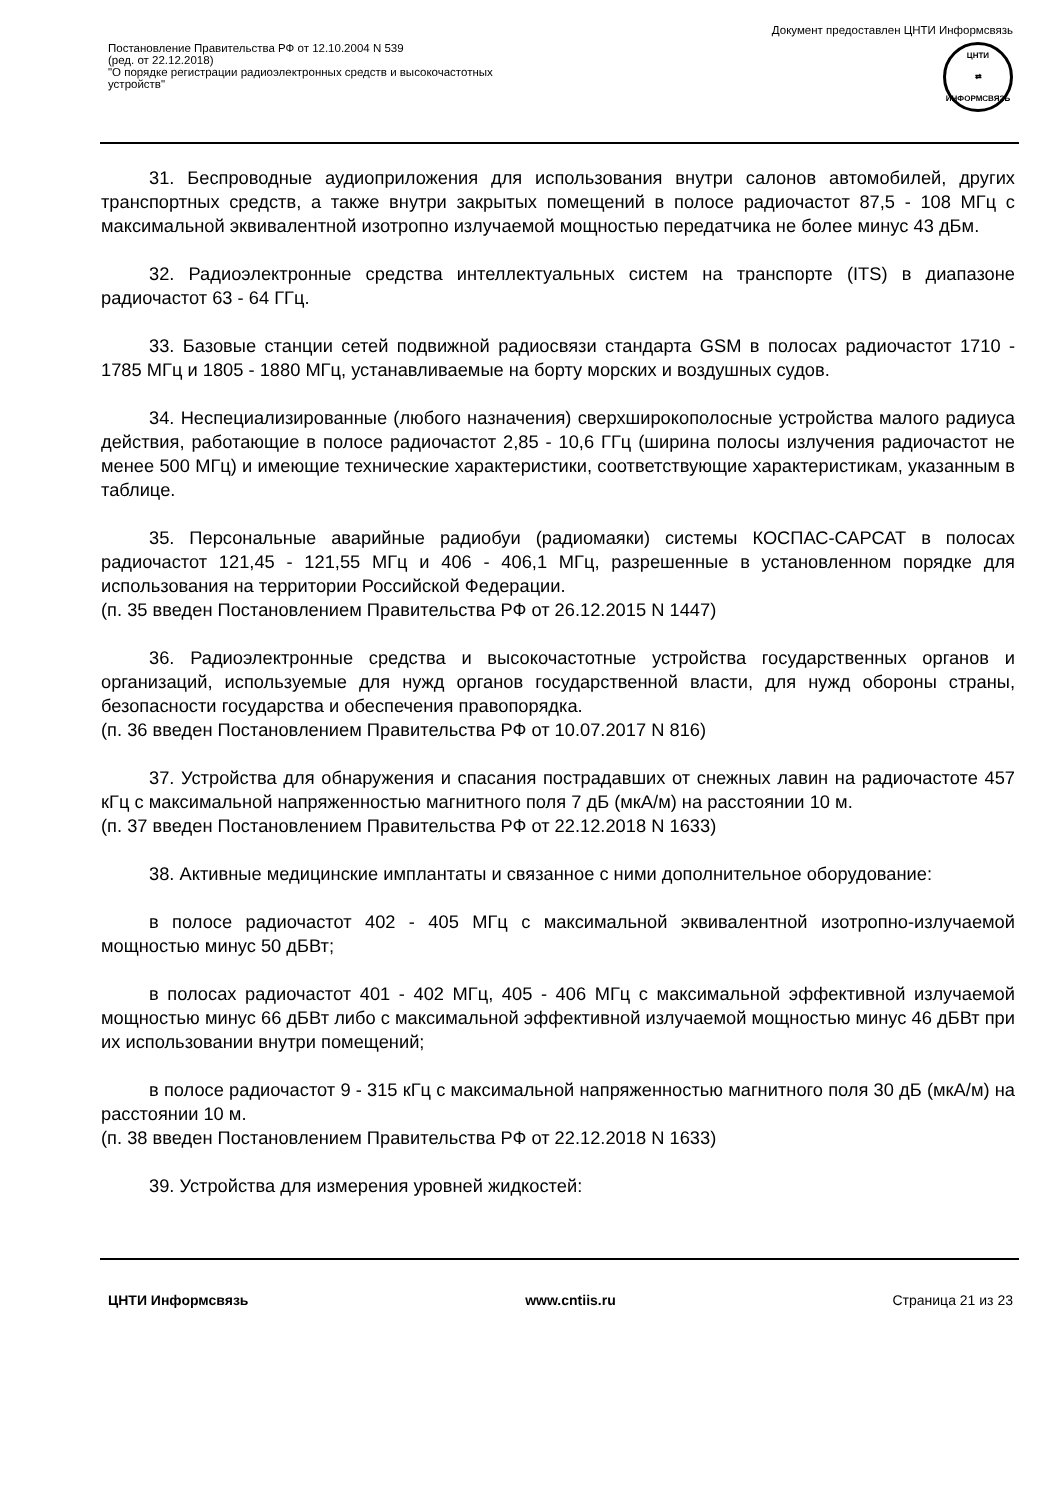Документ предоставлен ЦНТИ Информсвязь
Постановление Правительства РФ от 12.10.2004 N 539
(ред. от 22.12.2018)
"О порядке регистрации радиоэлектронных средств и высокочастотных
устройств"
ЦНТИ
⇄
ИНФОРМСВЯЗЬ
31. Беспроводные аудиоприложения для использования внутри салонов автомобилей, других транспортных средств, а также внутри закрытых помещений в полосе радиочастот 87,5 - 108 МГц с максимальной эквивалентной изотропно излучаемой мощностью передатчика не более минус 43 дБм.
32. Радиоэлектронные средства интеллектуальных систем на транспорте (ITS) в диапазоне радиочастот 63 - 64 ГГц.
33. Базовые станции сетей подвижной радиосвязи стандарта GSM в полосах радиочастот 1710 - 1785 МГц и 1805 - 1880 МГц, устанавливаемые на борту морских и воздушных судов.
34. Неспециализированные (любого назначения) сверхширокополосные устройства малого радиуса действия, работающие в полосе радиочастот 2,85 - 10,6 ГГц (ширина полосы излучения радиочастот не менее 500 МГц) и имеющие технические характеристики, соответствующие характеристикам, указанным в таблице.
35. Персональные аварийные радиобуи (радиомаяки) системы КОСПАС-САРСАТ в полосах радиочастот 121,45 - 121,55 МГц и 406 - 406,1 МГц, разрешенные в установленном порядке для использования на территории Российской Федерации.
(п. 35 введен Постановлением Правительства РФ от 26.12.2015 N 1447)
36. Радиоэлектронные средства и высокочастотные устройства государственных органов и организаций, используемые для нужд органов государственной власти, для нужд обороны страны, безопасности государства и обеспечения правопорядка.
(п. 36 введен Постановлением Правительства РФ от 10.07.2017 N 816)
37. Устройства для обнаружения и спасания пострадавших от снежных лавин на радиочастоте 457 кГц с максимальной напряженностью магнитного поля 7 дБ (мкА/м) на расстоянии 10 м.
(п. 37 введен Постановлением Правительства РФ от 22.12.2018 N 1633)
38. Активные медицинские имплантаты и связанное с ними дополнительное оборудование:
в полосе радиочастот 402 - 405 МГц с максимальной эквивалентной изотропно-излучаемой мощностью минус 50 дБВт;
в полосах радиочастот 401 - 402 МГц, 405 - 406 МГц с максимальной эффективной излучаемой мощностью минус 66 дБВт либо с максимальной эффективной излучаемой мощностью минус 46 дБВт при их использовании внутри помещений;
в полосе радиочастот 9 - 315 кГц с максимальной напряженностью магнитного поля 30 дБ (мкА/м) на расстоянии 10 м.
(п. 38 введен Постановлением Правительства РФ от 22.12.2018 N 1633)
39. Устройства для измерения уровней жидкостей:
ЦНТИ Информсвязь www.cntiis.ru Страница 21 из 23